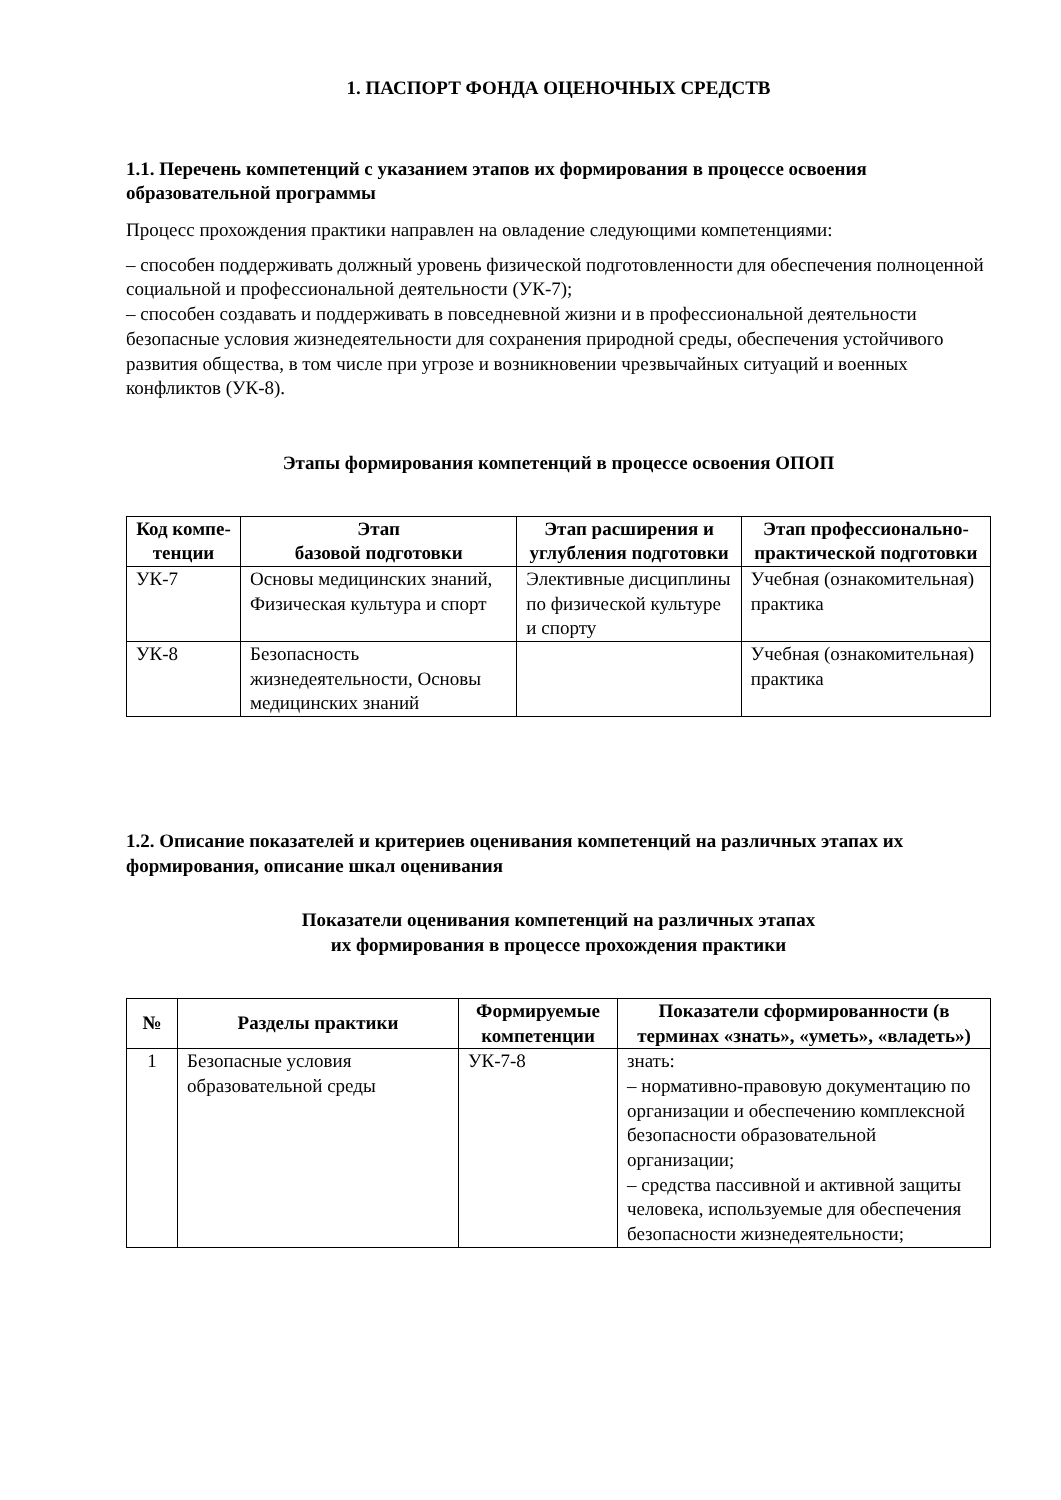1. ПАСПОРТ ФОНДА ОЦЕНОЧНЫХ СРЕДСТВ
1.1. Перечень компетенций с указанием этапов их формирования в процессе освоения образовательной программы
Процесс прохождения практики направлен на овладение следующими компетенциями:
– способен поддерживать должный уровень физической подготовленности для обеспечения полноценной социальной и профессиональной деятельности (УК-7);
– способен создавать и поддерживать в повседневной жизни и в профессиональной деятельности безопасные условия жизнедеятельности для сохранения природной среды, обеспечения устойчивого развития общества, в том числе при угрозе и возникновении чрезвычайных ситуаций и военных конфликтов (УК-8).
Этапы формирования компетенций в процессе освоения ОПОП
| Код компе-тенции | Этап базовой подготовки | Этап расширения и углубления подготовки | Этап профессионально-практической подготовки |
| --- | --- | --- | --- |
| УК-7 | Основы медицинских знаний, Физическая культура и спорт | Элективные дисциплины по физической культуре и спорту | Учебная (ознакомительная) практика |
| УК-8 | Безопасность жизнедеятельности, Основы медицинских знаний | | Учебная (ознакомительная) практика |
1.2. Описание показателей и критериев оценивания компетенций на различных этапах их формирования, описание шкал оценивания
Показатели оценивания компетенций на различных этапах
их формирования в процессе прохождения практики
| № | Разделы практики | Формируемые компетенции | Показатели сформированности (в терминах «знать», «уметь», «владеть») |
| --- | --- | --- | --- |
| 1 | Безопасные условия образовательной среды | УК-7-8 | знать: – нормативно-правовую документацию по организации и обеспечению комплексной безопасности образовательной организации; – средства пассивной и активной защиты человека, используемые для обеспечения безопасности жизнедеятельности; |